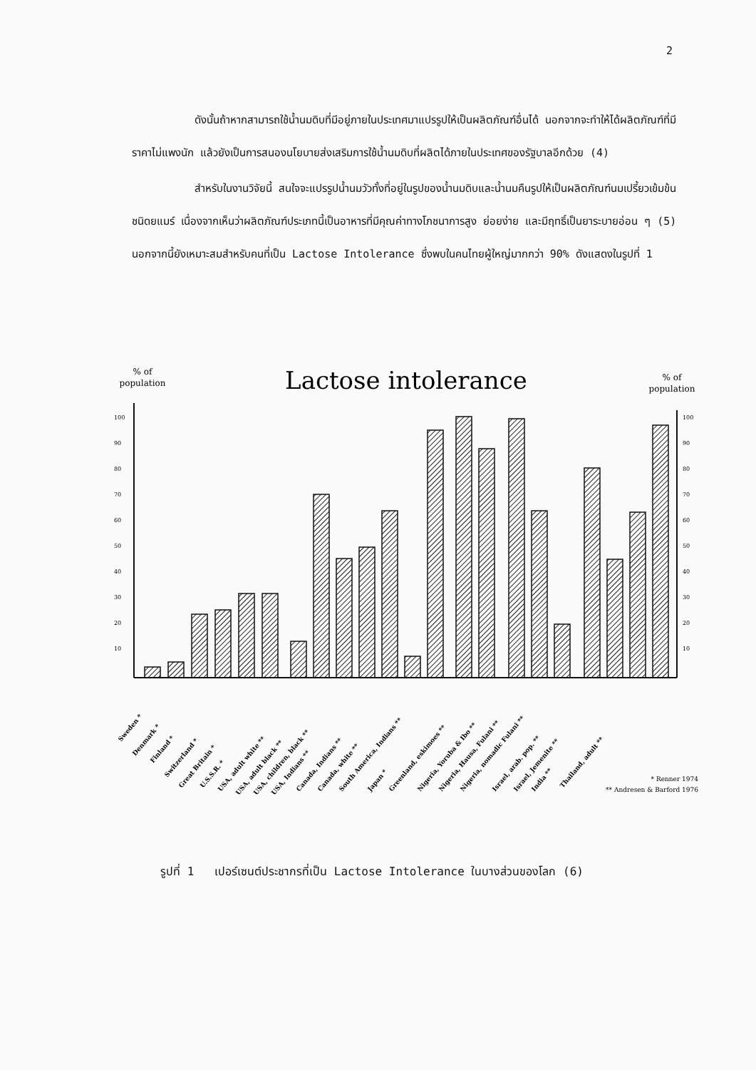2
ดังนั้นถ้าหากสามารถใช้น้ำนมดิบที่มีอยู่ภายในประเทศมาแปรรูปให้เป็นผลิตภัณฑ์อื่นได้ นอกจากจะทำให้ได้ผลิตภัณฑ์ที่มีราคาไม่แพงนัก แล้วยังเป็นการสนองนโยบายส่งเสริมการใช้น้ำนมดิบที่ผลิตได้ภายในประเทศของรัฐบาลอีกด้วย (4)
สำหรับในงานวิจัยนี้ สนใจจะแปรรูปน้ำนมวัวทั้งที่อยู่ในรูปของน้ำนมดิบและน้ำนมคืนรูปให้เป็นผลิตภัณฑ์นมเปรี้ยวเข้มข้นชนิดยแมร์ เนื่องจากเห็นว่าผลิตภัณฑ์ประเภทนี้เป็นอาหารที่มีคุณค่าทางโภชนาการสูง ย่อยง่าย และมีฤทธิ์เป็นยาระบายอ่อน ๆ (5) นอกจากนี้ยังเหมาะสมสำหรับคนที่เป็น Lactose Intolerance ซึ่งพบในคนไทยผู้ใหญ่มากกว่า 90% ดังแสดงในรูปที่ 1
Lactose intolerance
% of
population
% of
population
100
90
80
70
60
50
40
30
20
10
100
90
80
70
60
50
40
30
20
10
Sweden *
Denmark *
Finland *
Switzerland *
Great Britain *
U.S.S.R. *
USA, adult white **
USA, adult black **
USA, children, black **
USA, Indians **
Canada, Indians **
Canada, white **
South America, Indians **
Japan *
Greenland, eskimoes **
Nigeria, Yoruba & Ibo **
Nigeria, Hausa, Fulani **
Nigeria, nomadic Fulani **
Israel, arab. pop. **
Israel, Jemenite **
India **
Thailand, adult **
* Renner 1974
** Andresen & Barford 1976
รูปที่ 1 เปอร์เซนต์ประชากรที่เป็น Lactose Intolerance ในบางส่วนของโลก (6)